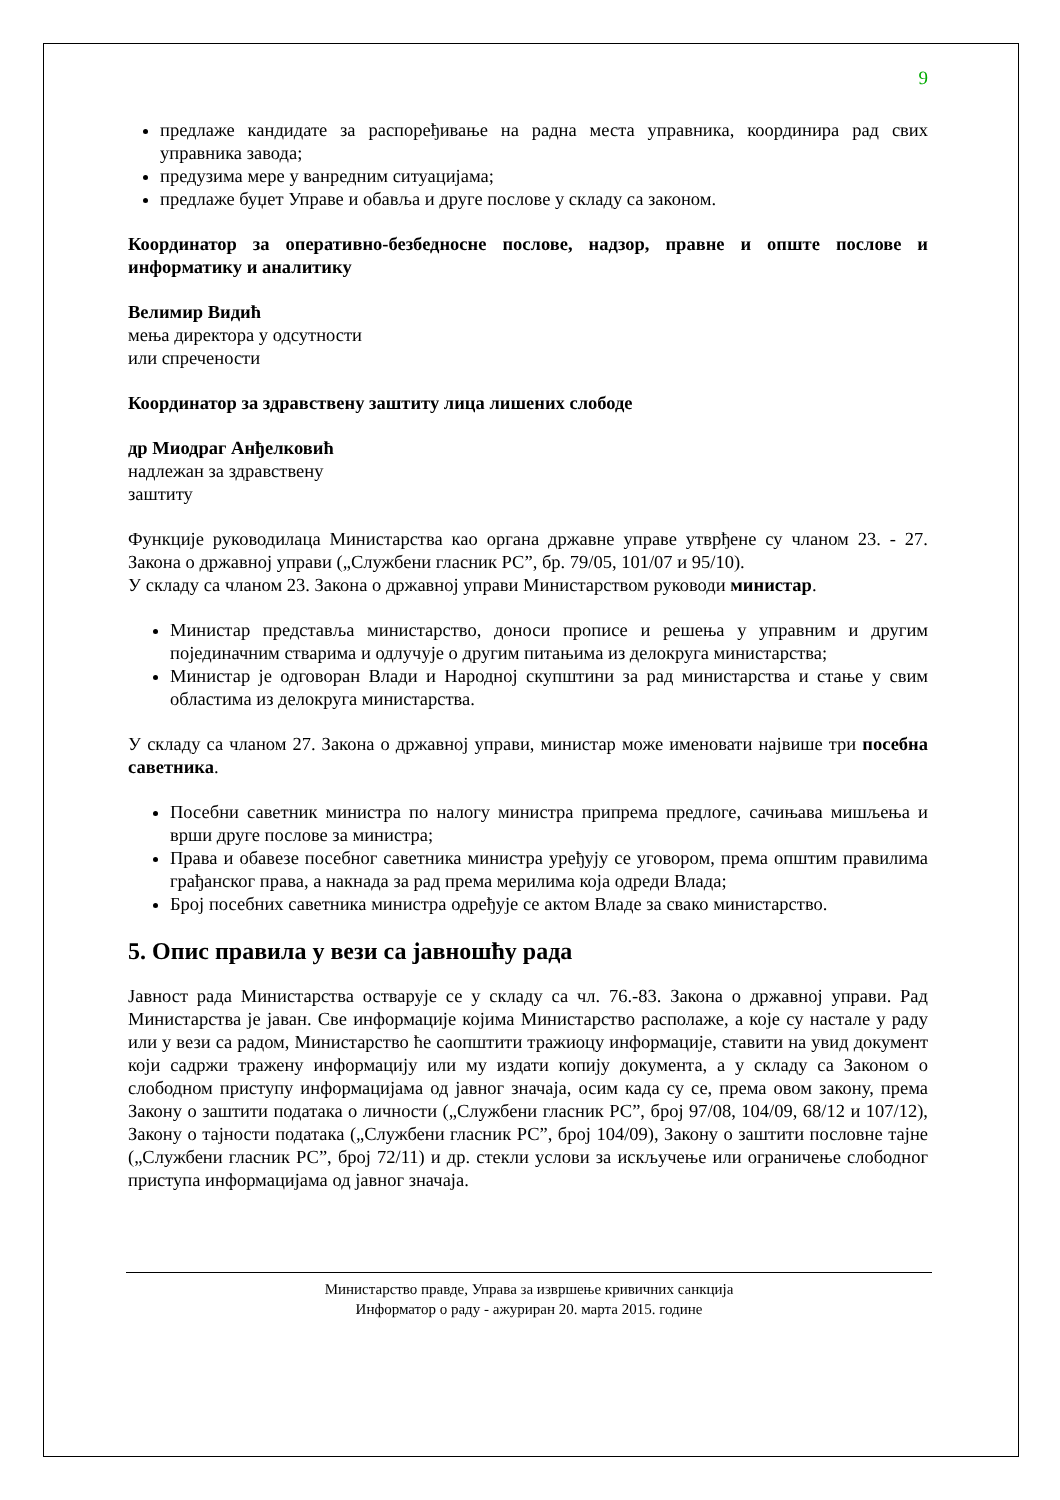9
предлаже кандидате за распоређивање на радна места управника, координира рад свих управника завода;
предузима мере у ванредним ситуацијама;
предлаже буџет Управе и обавља и друге послове у складу са законом.
Координатор за оперативно-безбедносне послове, надзор, правне и опште послове и информатику и аналитику
Велимир Видић
мења директора у одсутности
или спречености
Координатор за здравствену заштиту лица лишених слободе
др Миодраг Анђелковић
надлежан за здравствену
заштиту
Функције руководилаца Министарства као органа државне управе утврђене су чланом 23. - 27. Закона о државној управи („Службени гласник РС”, бр. 79/05, 101/07 и 95/10).
У складу са чланом 23. Закона о државној управи Министарством руководи министар.
Министар представља министарство, доноси прописе и решења у управним и другим појединачним стварима и одлучује о другим питањима из делокруга министарства;
Министар је одговоран Влади и Народној скупштини за рад министарства и стање у свим областима из делокруга министарства.
У складу са чланом 27. Закона о државној управи, министар може именовати највише три посебна саветника.
Посебни саветник министра по налогу министра припрема предлоге, сачињава мишљења и врши друге послове за министра;
Права и обавезе посебног саветника министра уређују се уговором, према општим правилима грађанског права, а накнада за рад према мерилима која одреди Влада;
Број посебних саветника министра одређује се актом Владе за свако министарство.
5. Опис правила у вези са јавношћу рада
Јавност рада Министарства остварује се у складу са чл. 76.-83. Закона о државној управи. Рад Министарства је јаван. Све информације којима Министарство располаже, а које су настале у раду или у вези са радом, Министарство ће саопштити тражиоцу информације, ставити на увид документ који садржи тражену информацију или му издати копију документа, а у складу са Законом о слободном приступу информацијама од јавног значаја, осим када су се, према овом закону, према Закону о заштити података о личности („Службени гласник РС”, број 97/08, 104/09, 68/12 и 107/12), Закону о тајности података („Службени гласник РС”, број 104/09), Закону о заштити пословне тајне („Службени гласник РС”, број 72/11) и др. стекли услови за искључење или ограничење слободног приступа информацијама од јавног значаја.
Министарство правде, Управа за извршење кривичних санкција
Информатор о раду - ажуриран 20. марта 2015. године